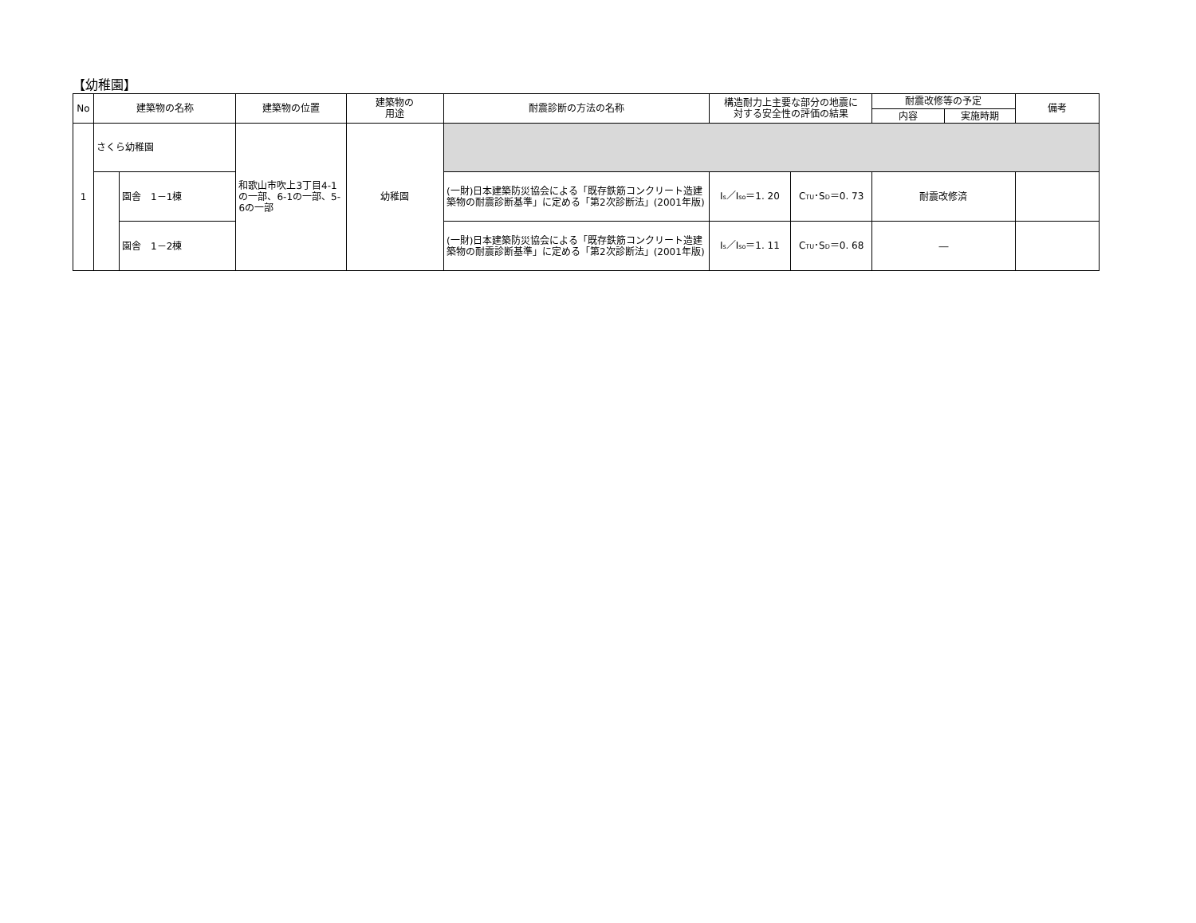【幼稚園】
| No | 建築物の名称 | | 建築物の位置 | 建築物の 用途 | 耐震診断の方法の名称 | 構造耐力上主要な部分の地震に 対する安全性の評価の結果 | | 耐震改修等の予定 | | 備考 |
| --- | --- | --- | --- | --- | --- | --- | --- | --- | --- | --- |
| | | | | | | | | 内容 | 実施時期 | |
| 1 | さくら幼稚園 | | 和歌山市吹上3丁目4-1の一部、6-1の一部、5-6の一部 | 幼稚園 | | | | | | |
| | | 園舎 1－1棟 | | | (一財)日本建築防災協会による「既存鉄筋コンクリート造建築物の耐震診断基準」に定める「第2次診断法」(2001年版) | I<sub>s</sub>／I<sub>so</sub>＝1. 20 | C<sub>TU</sub>･S<sub>D</sub>＝0. 73 | 耐震改修済 | | |
| | | 園舎 1－2棟 | | | (一財)日本建築防災協会による「既存鉄筋コンクリート造建築物の耐震診断基準」に定める「第2次診断法」(2001年版) | I<sub>s</sub>／I<sub>so</sub>＝1. 11 | C<sub>TU</sub>･S<sub>D</sub>＝0. 68 | ― | | |